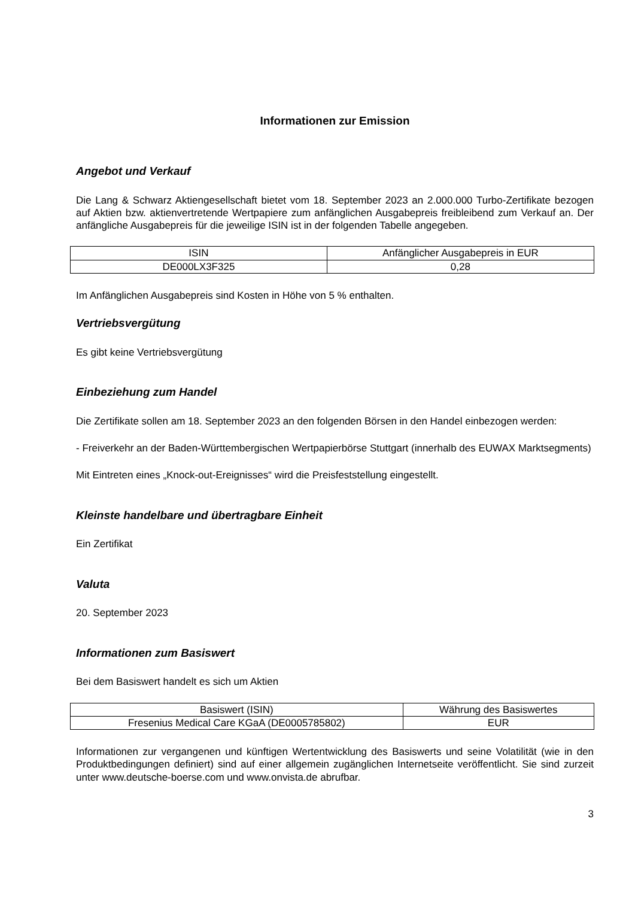Informationen zur Emission
Angebot und Verkauf
Die Lang & Schwarz Aktiengesellschaft bietet vom 18. September 2023 an 2.000.000 Turbo-Zertifikate bezogen auf Aktien bzw. aktienvertretende Wertpapiere zum anfänglichen Ausgabepreis freibleibend zum Verkauf an. Der anfängliche Ausgabepreis für die jeweilige ISIN ist in der folgenden Tabelle angegeben.
| ISIN | Anfänglicher Ausgabepreis in EUR |
| DE000LX3F325 | 0,28 |
Im Anfänglichen Ausgabepreis sind Kosten in Höhe von 5 % enthalten.
Vertriebsvergütung
Es gibt keine Vertriebsvergütung
Einbeziehung zum Handel
Die Zertifikate sollen am 18. September 2023 an den folgenden Börsen in den Handel einbezogen werden:
- Freiverkehr an der Baden-Württembergischen Wertpapierbörse Stuttgart (innerhalb des EUWAX Marktsegments)
Mit Eintreten eines „Knock-out-Ereignisses“ wird die Preisfeststellung eingestellt.
Kleinste handelbare und übertragbare Einheit
Ein Zertifikat
Valuta
20. September 2023
Informationen zum Basiswert
Bei dem Basiswert handelt es sich um Aktien
| Basiswert (ISIN) | Währung des Basiswertes |
| Fresenius Medical Care KGaA (DE0005785802) | EUR |
Informationen zur vergangenen und künftigen Wertentwicklung des Basiswerts und seine Volatilität (wie in den Produktbedingungen definiert) sind auf einer allgemein zugänglichen Internetseite veröffentlicht. Sie sind zurzeit unter www.deutsche-boerse.com und www.onvista.de abrufbar.
3